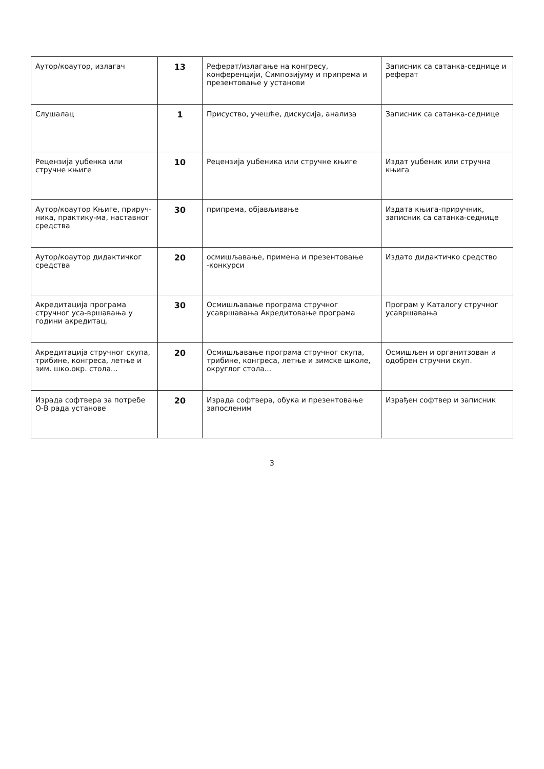| Аутор/коаутор, излагач | 13 | Реферат/излагање на конгресу, конференцији, Симпозијуму и припрема и презентовање у установи | Записник са сатанка-седнице и реферат |
| Слушалац | 1 | Присуство, учешће, дискусија, анализа | Записник са сатанка-седнице |
| Рецензија уџбенка или стручне књиге | 10 | Рецензија уџбеника или стручне књиге | Издат уџбеник или стручна књига |
| Аутор/коаутор Књиге, прируч-ника, практику-ма, наставног средства | 30 | припрема, објављивање | Издата књига-приручник, записник са сатанка-седнице |
| Аутор/коаутор дидактичког средства | 20 | осмишљавање, примена и презентовање -конкурси | Издато дидактичко средство |
| Акредитација програма стручног уса-вршавања у години акредитац. | 30 | Осмишљавање програма стручног усавршавања Акредитовање програма | Програм у Каталогу стручног усавршавања |
| Акредитација стручног скупа, трибине, конгреса, летње и зим. шко.окр. стола... | 20 | Осмишљавање програма стручног скупа, трибине, конгреса, летње и зимске школе, округлог стола... | Осмишљен и органитзован и одобрен стручни скуп. |
| Израда софтвера за потребе О-В рада установе | 20 | Израда софтвера, обука и презентовање запосленим | Израђен софтвер и записник |
3